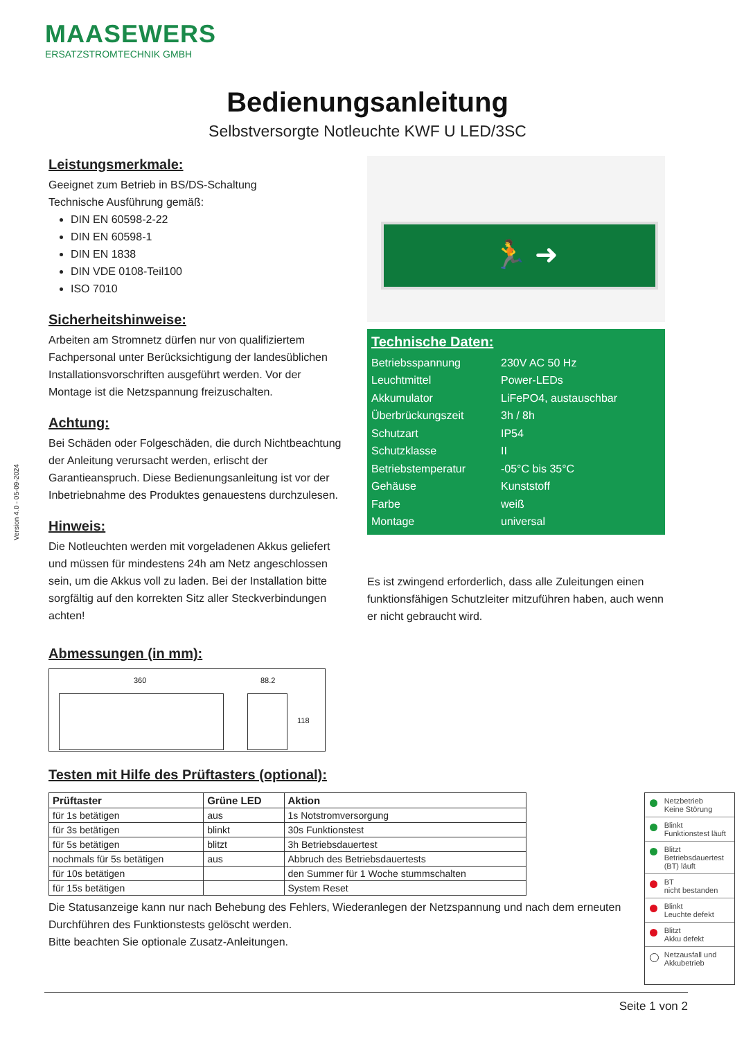MAASEWERS
ERSATZSTROMTECHNIK GMBH
Version 4.0 - 05-09-2024
Bedienungsanleitung
Selbstversorgte Notleuchte KWF U LED/3SC
Leistungsmerkmale:
Geeignet zum Betrieb in BS/DS-Schaltung
Technische Ausführung gemäß:
DIN EN 60598-2-22
DIN EN 60598-1
DIN EN 1838
DIN VDE 0108-Teil100
ISO 7010
Sicherheitshinweise:
Arbeiten am Stromnetz dürfen nur von qualifiziertem Fachpersonal unter Berücksichtigung der landesüblichen Installationsvorschriften ausgeführt werden. Vor der Montage ist die Netzspannung freizuschalten.
Achtung:
Bei Schäden oder Folgeschäden, die durch Nichtbeachtung der Anleitung verursacht werden, erlischt der Garantieanspruch. Diese Bedienungsanleitung ist vor der Inbetriebnahme des Produktes genauestens durchzulesen.
Hinweis:
Die Notleuchten werden mit vorgeladenen Akkus geliefert und müssen für mindestens 24h am Netz angeschlossen sein, um die Akkus voll zu laden. Bei der Installation bitte sorgfältig auf den korrekten Sitz aller Steckverbindungen achten!
🏃 ➜
Technische Daten:
| Betriebsspannung | 230V AC 50 Hz |
| Leuchtmittel | Power-LEDs |
| Akkumulator | LiFePO4, austauschbar |
| Überbrückungszeit | 3h / 8h |
| Schutzart | IP54 |
| Schutzklasse | II |
| Betriebstemperatur | -05°C bis 35°C |
| Gehäuse | Kunststoff |
| Farbe | weiß |
| Montage | universal |
Es ist zwingend erforderlich, dass alle Zuleitungen einen funktionsfähigen Schutzleiter mitzuführen haben, auch wenn er nicht gebraucht wird.
Abmessungen (in mm):
360 88.2
118
Testen mit Hilfe des Prüftasters (optional):
| Prüftaster | Grüne LED | Aktion |
| --- | --- | --- |
| für 1s betätigen | aus | 1s Notstromversorgung |
| für 3s betätigen | blinkt | 30s Funktionstest |
| für 5s betätigen | blitzt | 3h Betriebsdauertest |
| nochmals für 5s betätigen | aus | Abbruch des Betriebsdauertests |
| für 10s betätigen | | den Summer für 1 Woche stummschalten |
| für 15s betätigen | | System Reset |
Die Statusanzeige kann nur nach Behebung des Fehlers, Wiederanlegen der Netzspannung und nach dem erneuten Durchführen des Funktionstests gelöscht werden.
Bitte beachten Sie optionale Zusatz-Anleitungen.
Netzbetrieb
Keine Störung
Blinkt
Funktionstest läuft
Blitzt
Betriebsdauertest (BT) läuft
BT
nicht bestanden
Blinkt
Leuchte defekt
Blitzt
Akku defekt
Netzausfall und Akkubetrieb
Seite 1 von 2